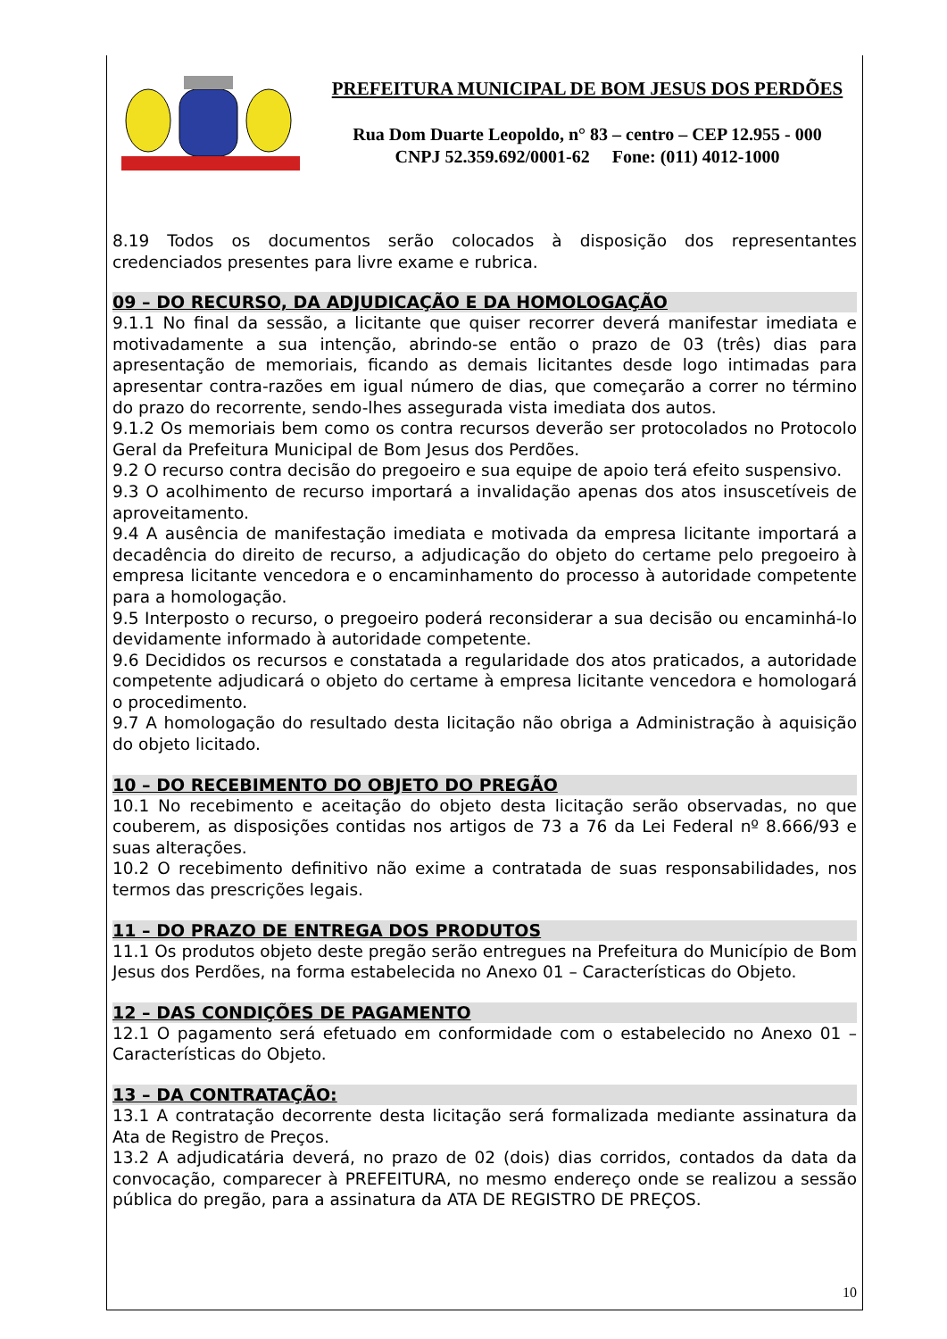PREFEITURA MUNICIPAL DE BOM JESUS DOS PERDÕES
Rua Dom Duarte Leopoldo, n° 83 – centro – CEP 12.955 - 000
CNPJ 52.359.692/0001-62 Fone: (011) 4012-1000
8.19 Todos os documentos serão colocados à disposição dos representantes credenciados presentes para livre exame e rubrica.
09 – DO RECURSO, DA ADJUDICAÇÃO E DA HOMOLOGAÇÃO
9.1.1 No final da sessão, a licitante que quiser recorrer deverá manifestar imediata e motivadamente a sua intenção, abrindo-se então o prazo de 03 (três) dias para apresentação de memoriais, ficando as demais licitantes desde logo intimadas para apresentar contra-razões em igual número de dias, que começarão a correr no término do prazo do recorrente, sendo-lhes assegurada vista imediata dos autos.
9.1.2 Os memoriais bem como os contra recursos deverão ser protocolados no Protocolo Geral da Prefeitura Municipal de Bom Jesus dos Perdões.
9.2 O recurso contra decisão do pregoeiro e sua equipe de apoio terá efeito suspensivo.
9.3 O acolhimento de recurso importará a invalidação apenas dos atos insuscetíveis de aproveitamento.
9.4 A ausência de manifestação imediata e motivada da empresa licitante importará a decadência do direito de recurso, a adjudicação do objeto do certame pelo pregoeiro à empresa licitante vencedora e o encaminhamento do processo à autoridade competente para a homologação.
9.5 Interposto o recurso, o pregoeiro poderá reconsiderar a sua decisão ou encaminhá-lo devidamente informado à autoridade competente.
9.6 Decididos os recursos e constatada a regularidade dos atos praticados, a autoridade competente adjudicará o objeto do certame à empresa licitante vencedora e homologará o procedimento.
9.7 A homologação do resultado desta licitação não obriga a Administração à aquisição do objeto licitado.
10 – DO RECEBIMENTO DO OBJETO DO PREGÃO
10.1 No recebimento e aceitação do objeto desta licitação serão observadas, no que couberem, as disposições contidas nos artigos de 73 a 76 da Lei Federal nº 8.666/93 e suas alterações.
10.2 O recebimento definitivo não exime a contratada de suas responsabilidades, nos termos das prescrições legais.
11 – DO PRAZO DE ENTREGA DOS PRODUTOS
11.1 Os produtos objeto deste pregão serão entregues na Prefeitura do Município de Bom Jesus dos Perdões, na forma estabelecida no Anexo 01 – Características do Objeto.
12 – DAS CONDIÇÕES DE PAGAMENTO
12.1 O pagamento será efetuado em conformidade com o estabelecido no Anexo 01 – Características do Objeto.
13 – DA CONTRATAÇÃO:
13.1 A contratação decorrente desta licitação será formalizada mediante assinatura da Ata de Registro de Preços.
13.2 A adjudicatária deverá, no prazo de 02 (dois) dias corridos, contados da data da convocação, comparecer à PREFEITURA, no mesmo endereço onde se realizou a sessão pública do pregão, para a assinatura da ATA DE REGISTRO DE PREÇOS.
10